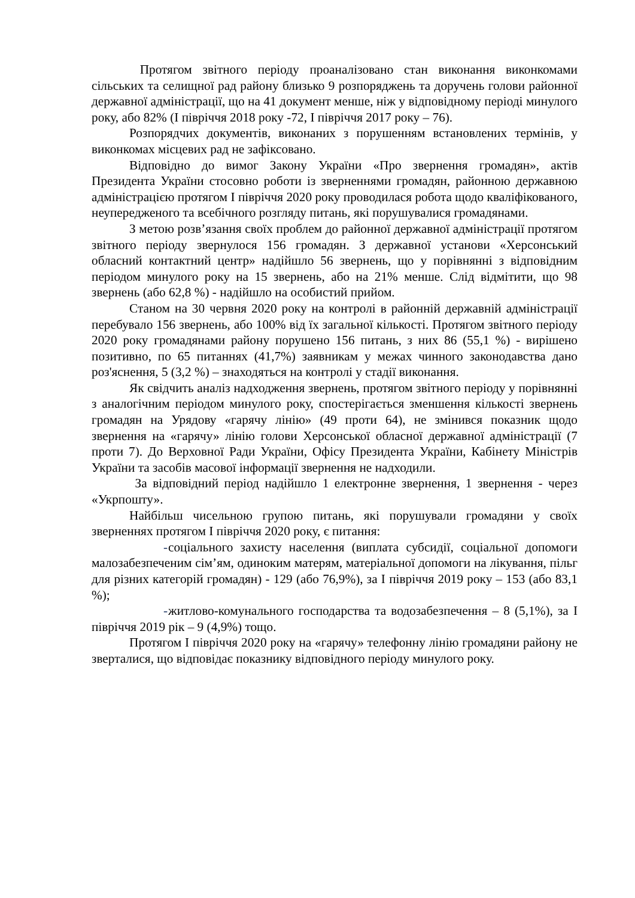Протягом звітного періоду проаналізовано стан виконання виконкомами сільських та селищної рад району близько 9 розпоряджень та доручень голови районної державної адміністрації, що на 41 документ менше, ніж у відповідному періоді минулого року, або 82% (І півріччя 2018 року -72, І півріччя 2017 року – 76).
Розпорядчих документів, виконаних з порушенням встановлених термінів, у виконкомах місцевих рад не зафіксовано.
Відповідно до вимог Закону України «Про звернення громадян», актів Президента України стосовно роботи із зверненнями громадян, районною державною адміністрацією протягом І півріччя 2020 року проводилася робота щодо кваліфікованого, неупередженого та всебічного розгляду питань, які порушувалися громадянами.
З метою розв’язання своїх проблем до районної державної адміністрації протягом звітного періоду звернулося 156 громадян. З державної установи «Херсонський обласний контактний центр» надійшло 56 звернень, що у порівнянні з відповідним періодом минулого року на 15 звернень, або на 21% менше. Слід відмітити, що 98 звернень (або 62,8 %) - надійшло на особистий прийом.
Станом на 30 червня 2020 року на контролі в районній державній адміністрації перебувало 156 звернень, або 100% від їх загальної кількості. Протягом звітного періоду 2020 року громадянами району порушено 156 питань, з них 86 (55,1 %) - вирішено позитивно, по 65 питаннях (41,7%) заявникам у межах чинного законодавства дано роз'яснення, 5 (3,2 %) – знаходяться на контролі у стадії виконання.
Як свідчить аналіз надходження звернень, протягом звітного періоду у порівнянні з аналогічним періодом минулого року, спостерігається зменшення кількості звернень громадян на Урядову «гарячу лінію» (49 проти 64), не змінився показник щодо звернення на «гарячу» лінію голови Херсонської обласної державної адміністрації (7 проти 7). До Верховної Ради України, Офісу Президента України, Кабінету Міністрів України та засобів масової інформації звернення не надходили.
За відповідний період надійшло 1 електронне звернення, 1 звернення - через «Укрпошту».
Найбільш чисельною групою питань, які порушували громадяни у своїх зверненнях протягом І півріччя 2020 року, є питання:
- соціального захисту населення (виплата субсидії, соціальної допомоги малозабезпеченим сім’ям, одиноким матерям, матеріальної допомоги на лікування, пільг для різних категорій громадян) - 129 (або 76,9%), за І півріччя 2019 року – 153 (або 83,1 %);
- житлово-комунального господарства та водозабезпечення – 8 (5,1%), за І півріччя 2019 рік – 9 (4,9%) тощо.
Протягом І півріччя 2020 року на «гарячу» телефонну лінію громадяни району не зверталися, що відповідає показнику відповідного періоду минулого року.